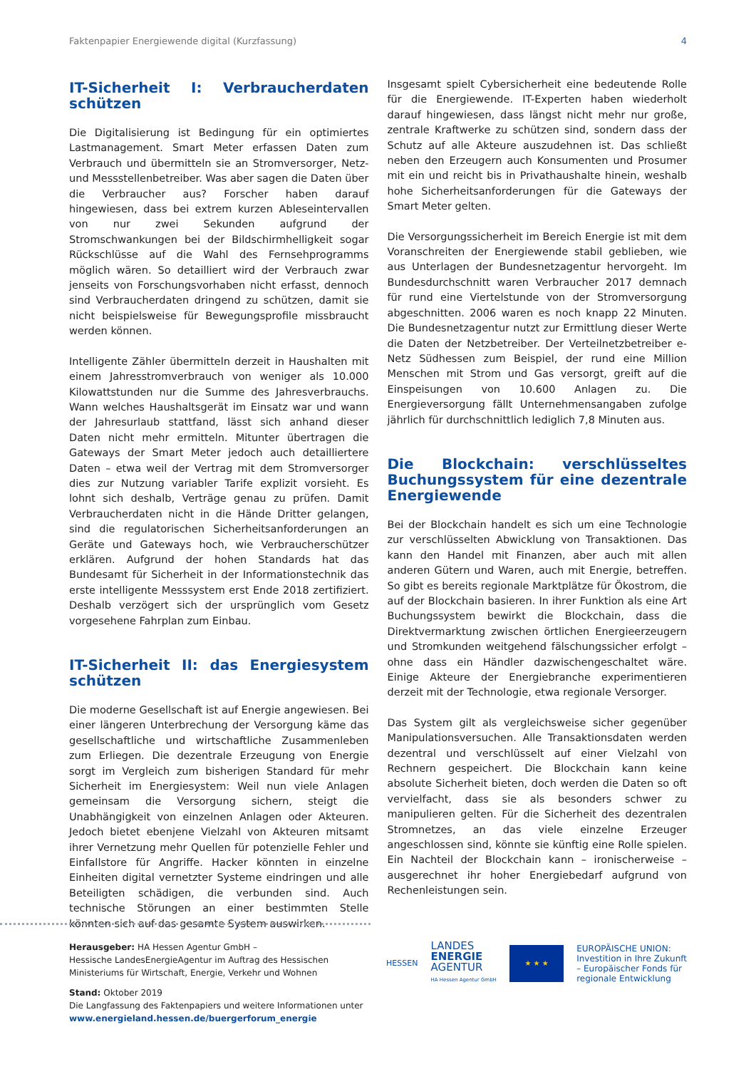Faktenpapier Energiewende digital (Kurzfassung) 4
IT-Sicherheit I: Verbraucherdaten schützen
Die Digitalisierung ist Bedingung für ein optimiertes Lastmanagement. Smart Meter erfassen Daten zum Verbrauch und übermitteln sie an Stromversorger, Netz- und Messstellenbetreiber. Was aber sagen die Daten über die Verbraucher aus? Forscher haben darauf hingewiesen, dass bei extrem kurzen Ableseintervallen von nur zwei Sekunden aufgrund der Stromschwankungen bei der Bildschirmhelligkeit sogar Rückschlüsse auf die Wahl des Fernsehprogramms möglich wären. So detailliert wird der Verbrauch zwar jenseits von Forschungsvorhaben nicht erfasst, dennoch sind Verbraucherdaten dringend zu schützen, damit sie nicht beispielsweise für Bewegungsprofile missbraucht werden können.
Intelligente Zähler übermitteln derzeit in Haushalten mit einem Jahresstromverbrauch von weniger als 10.000 Kilowattstunden nur die Summe des Jahresverbrauchs. Wann welches Haushaltsgerät im Einsatz war und wann der Jahresurlaub stattfand, lässt sich anhand dieser Daten nicht mehr ermitteln. Mitunter übertragen die Gateways der Smart Meter jedoch auch detailliertere Daten – etwa weil der Vertrag mit dem Stromversorger dies zur Nutzung variabler Tarife explizit vorsieht. Es lohnt sich deshalb, Verträge genau zu prüfen. Damit Verbraucherdaten nicht in die Hände Dritter gelangen, sind die regulatorischen Sicherheitsanforderungen an Geräte und Gateways hoch, wie Verbraucherschützer erklären. Aufgrund der hohen Standards hat das Bundesamt für Sicherheit in der Informationstechnik das erste intelligente Messsystem erst Ende 2018 zertifiziert. Deshalb verzögert sich der ursprünglich vom Gesetz vorgesehene Fahrplan zum Einbau.
IT-Sicherheit II: das Energiesystem schützen
Die moderne Gesellschaft ist auf Energie angewiesen. Bei einer längeren Unterbrechung der Versorgung käme das gesellschaftliche und wirtschaftliche Zusammenleben zum Erliegen. Die dezentrale Erzeugung von Energie sorgt im Vergleich zum bisherigen Standard für mehr Sicherheit im Energiesystem: Weil nun viele Anlagen gemeinsam die Versorgung sichern, steigt die Unabhängigkeit von einzelnen Anlagen oder Akteuren. Jedoch bietet ebenjene Vielzahl von Akteuren mitsamt ihrer Vernetzung mehr Quellen für potenzielle Fehler und Einfallstore für Angriffe. Hacker könnten in einzelne Einheiten digital vernetzter Systeme eindringen und alle Beteiligten schädigen, die verbunden sind. Auch technische Störungen an einer bestimmten Stelle könnten sich auf das gesamte System auswirken.
Insgesamt spielt Cybersicherheit eine bedeutende Rolle für die Energiewende. IT-Experten haben wiederholt darauf hingewiesen, dass längst nicht mehr nur große, zentrale Kraftwerke zu schützen sind, sondern dass der Schutz auf alle Akteure auszudehnen ist. Das schließt neben den Erzeugern auch Konsumenten und Prosumer mit ein und reicht bis in Privathaushalte hinein, weshalb hohe Sicherheitsanforderungen für die Gateways der Smart Meter gelten.
Die Versorgungssicherheit im Bereich Energie ist mit dem Voranschreiten der Energiewende stabil geblieben, wie aus Unterlagen der Bundesnetzagentur hervorgeht. Im Bundesdurchschnitt waren Verbraucher 2017 demnach für rund eine Viertelstunde von der Stromversorgung abgeschnitten. 2006 waren es noch knapp 22 Minuten. Die Bundesnetzagentur nutzt zur Ermittlung dieser Werte die Daten der Netzbetreiber. Der Verteilnetzbetreiber e-Netz Südhessen zum Beispiel, der rund eine Million Menschen mit Strom und Gas versorgt, greift auf die Einspeisungen von 10.600 Anlagen zu. Die Energieversorgung fällt Unternehmensangaben zufolge jährlich für durchschnittlich lediglich 7,8 Minuten aus.
Die Blockchain: verschlüsseltes Buchungssystem für eine dezentrale Energiewende
Bei der Blockchain handelt es sich um eine Technologie zur verschlüsselten Abwicklung von Transaktionen. Das kann den Handel mit Finanzen, aber auch mit allen anderen Gütern und Waren, auch mit Energie, betreffen. So gibt es bereits regionale Marktplätze für Ökostrom, die auf der Blockchain basieren. In ihrer Funktion als eine Art Buchungssystem bewirkt die Blockchain, dass die Direktvermarktung zwischen örtlichen Energieerzeugern und Stromkunden weitgehend fälschungssicher erfolgt – ohne dass ein Händler dazwischengeschaltet wäre. Einige Akteure der Energiebranche experimentieren derzeit mit der Technologie, etwa regionale Versorger.
Das System gilt als vergleichsweise sicher gegenüber Manipulationsversuchen. Alle Transaktionsdaten werden dezentral und verschlüsselt auf einer Vielzahl von Rechnern gespeichert. Die Blockchain kann keine absolute Sicherheit bieten, doch werden die Daten so oft vervielfacht, dass sie als besonders schwer zu manipulieren gelten. Für die Sicherheit des dezentralen Stromnetzes, an das viele einzelne Erzeuger angeschlossen sind, könnte sie künftig eine Rolle spielen. Ein Nachteil der Blockchain kann – ironischerweise – ausgerechnet ihr hoher Energiebedarf aufgrund von Rechenleistungen sein.
Herausgeber: HA Hessen Agentur GmbH –
Hessische LandesEnergieAgentur im Auftrag des Hessischen Ministeriums für Wirtschaft, Energie, Verkehr und Wohnen
Stand: Oktober 2019
Die Langfassung des Faktenpapiers und weitere Informationen unter
www.energieland.hessen.de/buergerforum_energie
HESSEN
LANDES
ENERGIE
AGENTUR
HA Hessen Agentur GmbH
★ ★ ★
EUROPÄISCHE UNION:
Investition in Ihre Zukunft
– Europäischer Fonds für
regionale Entwicklung